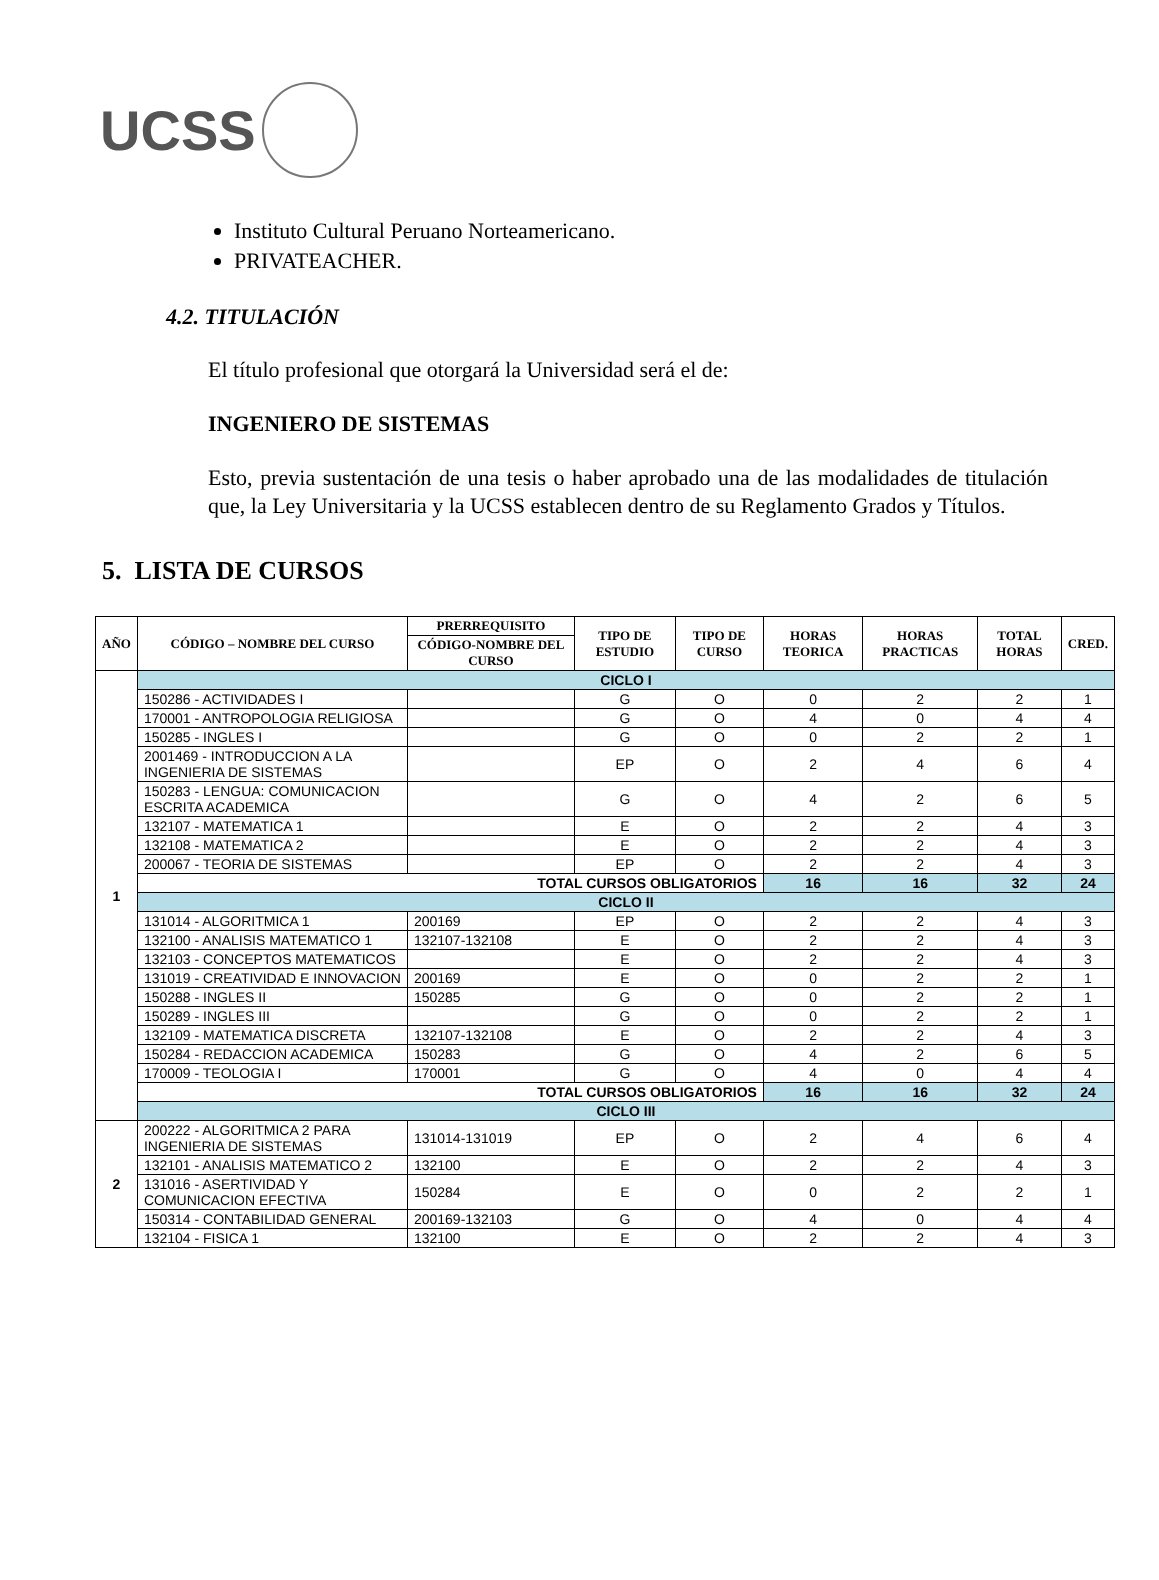UCSS
Instituto Cultural Peruano Norteamericano.
PRIVATEACHER.
4.2. TITULACIÓN
El título profesional que otorgará la Universidad será el de:
INGENIERO DE SISTEMAS
Esto, previa sustentación de una tesis o haber aprobado una de las modalidades de titulación que, la Ley Universitaria y la UCSS establecen dentro de su Reglamento Grados y Títulos.
5. LISTA DE CURSOS
| AÑO | CÓDIGO – NOMBRE DEL CURSO | PRERREQUISITO | TIPO DE ESTUDIO | TIPO DE CURSO | HORAS TEORICA | HORAS PRACTICAS | TOTAL HORAS | CRED. |
| --- | --- | --- | --- | --- | --- | --- | --- | --- |
| | | CÓDIGO-NOMBRE DEL CURSO | | | | | | |
| 1 | CICLO I | | | | | | | |
| | 150286 - ACTIVIDADES I | | G | O | 0 | 2 | 2 | 1 |
| | 170001 - ANTROPOLOGIA RELIGIOSA | | G | O | 4 | 0 | 4 | 4 |
| | 150285 - INGLES I | | G | O | 0 | 2 | 2 | 1 |
| | 2001469 - INTRODUCCION A LA INGENIERIA DE SISTEMAS | | EP | O | 2 | 4 | 6 | 4 |
| | 150283 - LENGUA: COMUNICACION ESCRITA ACADEMICA | | G | O | 4 | 2 | 6 | 5 |
| | 132107 - MATEMATICA 1 | | E | O | 2 | 2 | 4 | 3 |
| | 132108 - MATEMATICA 2 | | E | O | 2 | 2 | 4 | 3 |
| | 200067 - TEORIA DE SISTEMAS | | EP | O | 2 | 2 | 4 | 3 |
| | TOTAL CURSOS OBLIGATORIOS | | | | 16 | 16 | 32 | 24 |
| | CICLO II | | | | | | | |
| | 131014 - ALGORITMICA 1 | 200169 | EP | O | 2 | 2 | 4 | 3 |
| | 132100 - ANALISIS MATEMATICO 1 | 132107-132108 | E | O | 2 | 2 | 4 | 3 |
| | 132103 - CONCEPTOS MATEMATICOS | | E | O | 2 | 2 | 4 | 3 |
| | 131019 - CREATIVIDAD E INNOVACION | 200169 | E | O | 0 | 2 | 2 | 1 |
| | 150288 - INGLES II | 150285 | G | O | 0 | 2 | 2 | 1 |
| | 150289 - INGLES III | | G | O | 0 | 2 | 2 | 1 |
| | 132109 - MATEMATICA DISCRETA | 132107-132108 | E | O | 2 | 2 | 4 | 3 |
| | 150284 - REDACCION ACADEMICA | 150283 | G | O | 4 | 2 | 6 | 5 |
| | 170009 - TEOLOGIA I | 170001 | G | O | 4 | 0 | 4 | 4 |
| | TOTAL CURSOS OBLIGATORIOS | | | | 16 | 16 | 32 | 24 |
| | CICLO III | | | | | | | |
| 2 | 200222 - ALGORITMICA 2 PARA INGENIERIA DE SISTEMAS | 131014-131019 | EP | O | 2 | 4 | 6 | 4 |
| | 132101 - ANALISIS MATEMATICO 2 | 132100 | E | O | 2 | 2 | 4 | 3 |
| | 131016 - ASERTIVIDAD Y COMUNICACION EFECTIVA | 150284 | E | O | 0 | 2 | 2 | 1 |
| | 150314 - CONTABILIDAD GENERAL | 200169-132103 | G | O | 4 | 0 | 4 | 4 |
| | 132104 - FISICA 1 | 132100 | E | O | 2 | 2 | 4 | 3 |